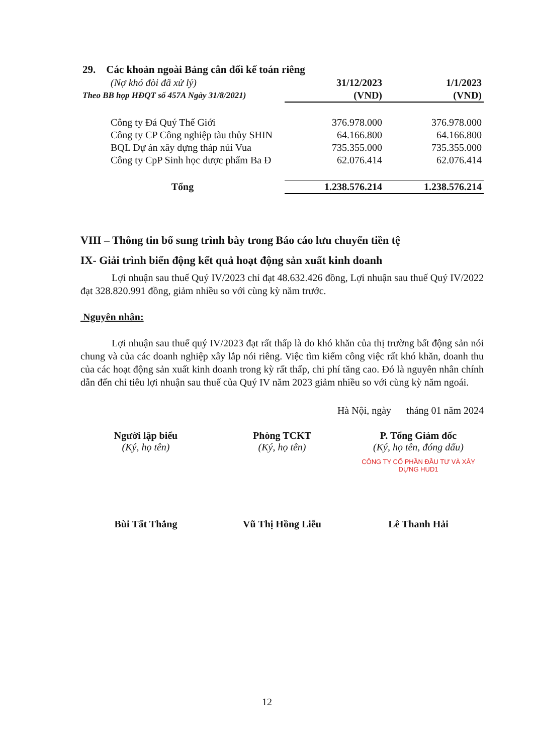| 29. Các khoản ngoài Bảng cân đối kế toán riêng | | |
| (Nợ khó đòi đã xử lý) | 31/12/2023 | 1/1/2023 |
| Theo BB họp HĐQT số 457A Ngày 31/8/2021) | (VND) | (VND) |
| Công ty Đá Quý Thế Giới | 376.978.000 | 376.978.000 |
| Công ty CP Công nghiệp tàu thủy SHIN | 64.166.800 | 64.166.800 |
| BQL Dự án xây dựng tháp núi Vua | 735.355.000 | 735.355.000 |
| Công ty CpP Sinh học dược phẩm Ba Đ | 62.076.414 | 62.076.414 |
| Tổng | 1.238.576.214 | 1.238.576.214 |
VIII – Thông tin bổ sung trình bày trong Báo cáo lưu chuyển tiền tệ
IX- Giải trình biến động kết quả hoạt động sản xuất kinh doanh
Lợi nhuận sau thuế Quý IV/2023 chỉ đạt 48.632.426 đồng, Lợi nhuận sau thuế Quý IV/2022 đạt 328.820.991 đồng, giảm nhiều so với cùng kỳ năm trước.
Nguyên nhân:
Lợi nhuận sau thuế quý IV/2023 đạt rất thấp là do khó khăn của thị trường bất động sản nói chung và của các doanh nghiệp xây lắp nói riêng. Việc tìm kiếm công việc rất khó khăn, doanh thu của các hoạt động sản xuất kinh doanh trong kỳ rất thấp, chi phí tăng cao. Đó là nguyên nhân chính dẫn đến chỉ tiêu lợi nhuận sau thuế của Quý IV năm 2023 giảm nhiều so với cùng kỳ năm ngoái.
Hà Nội, ngày tháng 01 năm 2024
Người lập biểu
(Ký, họ tên)
Bùi Tất Thắng
Phòng TCKT
(Ký, họ tên)
Vũ Thị Hồng Liễu
P. Tổng Giám đốc
(Ký, họ tên, đóng dấu)
CÔNG TY CỔ PHẦN ĐẦU TƯ VÀ XÂY DỰNG HUD1
Lê Thanh Hải
12